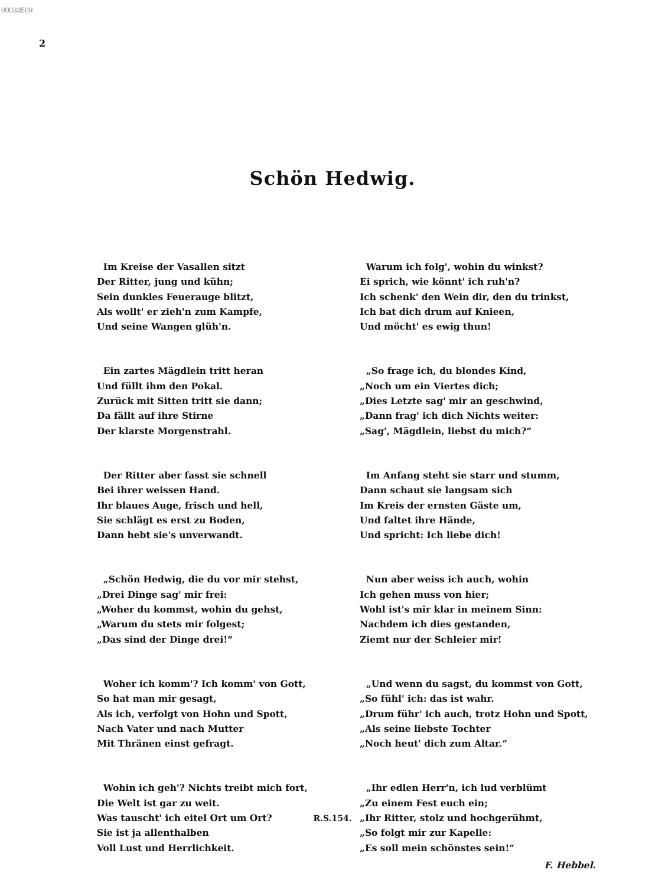00033509
2
Schön Hedwig.
Im Kreise der Vasallen sitzt
Der Ritter, jung und kühn;
Sein dunkles Feuerauge blitzt,
Als wollt' er zieh'n zum Kampfe,
Und seine Wangen glüh'n.
Ein zartes Mägdlein tritt heran
Und füllt ihm den Pokal.
Zurück mit Sitten tritt sie dann;
Da fällt auf ihre Stirne
Der klarste Morgenstrahl.
Der Ritter aber fasst sie schnell
Bei ihrer weissen Hand.
Ihr blaues Auge, frisch und hell,
Sie schlägt es erst zu Boden,
Dann hebt sie's unverwandt.
„Schön Hedwig, die du vor mir stehst,
„Drei Dinge sag' mir frei:
„Woher du kommst, wohin du gehst,
„Warum du stets mir folgest;
„Das sind der Dinge drei!“
Woher ich komm'? Ich komm' von Gott,
So hat man mir gesagt,
Als ich, verfolgt von Hohn und Spott,
Nach Vater und nach Mutter
Mit Thränen einst gefragt.
Wohin ich geh'? Nichts treibt mich fort,
Die Welt ist gar zu weit.
Was tauscht' ich eitel Ort um Ort?
Sie ist ja allenthalben
Voll Lust und Herrlichkeit.
Warum ich folg', wohin du winkst?
Ei sprich, wie könnt' ich ruh'n?
Ich schenk' den Wein dir, den du trinkst,
Ich bat dich drum auf Knieen,
Und möcht' es ewig thun!
„So frage ich, du blondes Kind,
„Noch um ein Viertes dich;
„Dies Letzte sag' mir an geschwind,
„Dann frag' ich dich Nichts weiter:
„Sag', Mägdlein, liebst du mich?“
Im Anfang steht sie starr und stumm,
Dann schaut sie langsam sich
Im Kreis der ernsten Gäste um,
Und faltet ihre Hände,
Und spricht: Ich liebe dich!
Nun aber weiss ich auch, wohin
Ich gehen muss von hier;
Wohl ist's mir klar in meinem Sinn:
Nachdem ich dies gestanden,
Ziemt nur der Schleier mir!
„Und wenn du sagst, du kommst von Gott,
„So fühl' ich: das ist wahr.
„Drum führ' ich auch, trotz Hohn und Spott,
„Als seine liebste Tochter
„Noch heut' dich zum Altar.“
„Ihr edlen Herr'n, ich lud verblümt
„Zu einem Fest euch ein;
„Ihr Ritter, stolz und hochgerühmt,
„So folgt mir zur Kapelle:
„Es soll mein schönstes sein!“
F. Hebbel.
R.S.154.